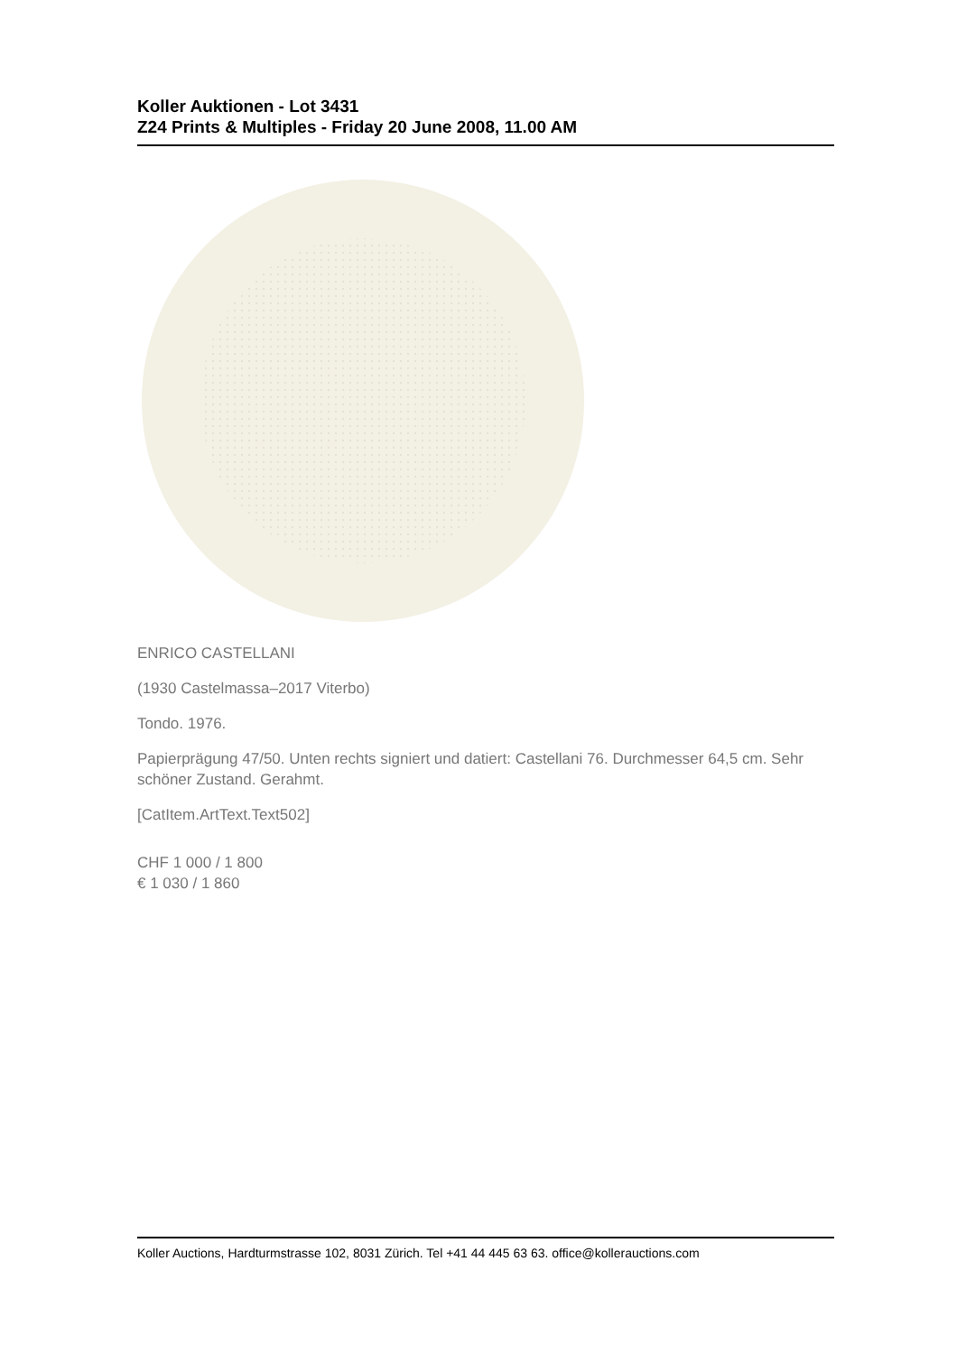Koller Auktionen - Lot 3431
Z24 Prints & Multiples - Friday 20 June 2008, 11.00 AM
ENRICO CASTELLANI
(1930 Castelmassa–2017 Viterbo)
Tondo. 1976.
Papierprägung 47/50. Unten rechts signiert und datiert: Castellani 76. Durchmesser 64,5 cm. Sehr schöner Zustand. Gerahmt.
[CatItem.ArtText.Text502]
CHF 1 000 / 1 800
€ 1 030 / 1 860
Koller Auctions, Hardturmstrasse 102, 8031 Zürich. Tel +41 44 445 63 63. office@kollerauctions.com